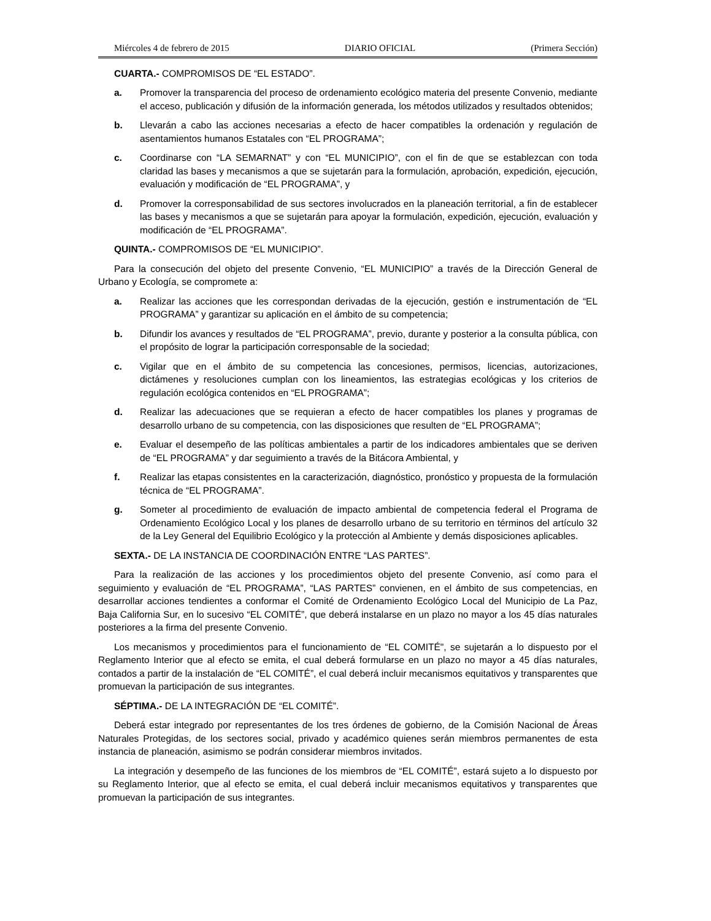Miércoles 4 de febrero de 2015 DIARIO OFICIAL (Primera Sección)
CUARTA.- COMPROMISOS DE “EL ESTADO”.
a. Promover la transparencia del proceso de ordenamiento ecológico materia del presente Convenio, mediante el acceso, publicación y difusión de la información generada, los métodos utilizados y resultados obtenidos;
b. Llevarán a cabo las acciones necesarias a efecto de hacer compatibles la ordenación y regulación de asentamientos humanos Estatales con “EL PROGRAMA”;
c. Coordinarse con “LA SEMARNAT” y con “EL MUNICIPIO”, con el fin de que se establezcan con toda claridad las bases y mecanismos a que se sujetarán para la formulación, aprobación, expedición, ejecución, evaluación y modificación de “EL PROGRAMA”, y
d. Promover la corresponsabilidad de sus sectores involucrados en la planeación territorial, a fin de establecer las bases y mecanismos a que se sujetarán para apoyar la formulación, expedición, ejecución, evaluación y modificación de “EL PROGRAMA”.
QUINTA.- COMPROMISOS DE “EL MUNICIPIO”.
Para la consecución del objeto del presente Convenio, “EL MUNICIPIO” a través de la Dirección General de Urbano y Ecología, se compromete a:
a. Realizar las acciones que les correspondan derivadas de la ejecución, gestión e instrumentación de “EL PROGRAMA” y garantizar su aplicación en el ámbito de su competencia;
b. Difundir los avances y resultados de “EL PROGRAMA”, previo, durante y posterior a la consulta pública, con el propósito de lograr la participación corresponsable de la sociedad;
c. Vigilar que en el ámbito de su competencia las concesiones, permisos, licencias, autorizaciones, dictámenes y resoluciones cumplan con los lineamientos, las estrategias ecológicas y los criterios de regulación ecológica contenidos en “EL PROGRAMA”;
d. Realizar las adecuaciones que se requieran a efecto de hacer compatibles los planes y programas de desarrollo urbano de su competencia, con las disposiciones que resulten de “EL PROGRAMA”;
e. Evaluar el desempeño de las políticas ambientales a partir de los indicadores ambientales que se deriven de “EL PROGRAMA” y dar seguimiento a través de la Bitácora Ambiental, y
f. Realizar las etapas consistentes en la caracterización, diagnóstico, pronóstico y propuesta de la formulación técnica de “EL PROGRAMA”.
g. Someter al procedimiento de evaluación de impacto ambiental de competencia federal el Programa de Ordenamiento Ecológico Local y los planes de desarrollo urbano de su territorio en términos del artículo 32 de la Ley General del Equilibrio Ecológico y la protección al Ambiente y demás disposiciones aplicables.
SEXTA.- DE LA INSTANCIA DE COORDINACIÓN ENTRE “LAS PARTES”.
Para la realización de las acciones y los procedimientos objeto del presente Convenio, así como para el seguimiento y evaluación de “EL PROGRAMA”, “LAS PARTES” convienen, en el ámbito de sus competencias, en desarrollar acciones tendientes a conformar el Comité de Ordenamiento Ecológico Local del Municipio de La Paz, Baja California Sur, en lo sucesivo “EL COMITÉ”, que deberá instalarse en un plazo no mayor a los 45 días naturales posteriores a la firma del presente Convenio.
Los mecanismos y procedimientos para el funcionamiento de “EL COMITÉ", se sujetarán a lo dispuesto por el Reglamento Interior que al efecto se emita, el cual deberá formularse en un plazo no mayor a 45 días naturales, contados a partir de la instalación de “EL COMITÉ”, el cual deberá incluir mecanismos equitativos y transparentes que promuevan la participación de sus integrantes.
SÉPTIMA.- DE LA INTEGRACIÓN DE “EL COMITÉ”.
Deberá estar integrado por representantes de los tres órdenes de gobierno, de la Comisión Nacional de Áreas Naturales Protegidas, de los sectores social, privado y académico quienes serán miembros permanentes de esta instancia de planeación, asimismo se podrán considerar miembros invitados.
La integración y desempeño de las funciones de los miembros de “EL COMITÉ”, estará sujeto a lo dispuesto por su Reglamento Interior, que al efecto se emita, el cual deberá incluir mecanismos equitativos y transparentes que promuevan la participación de sus integrantes.